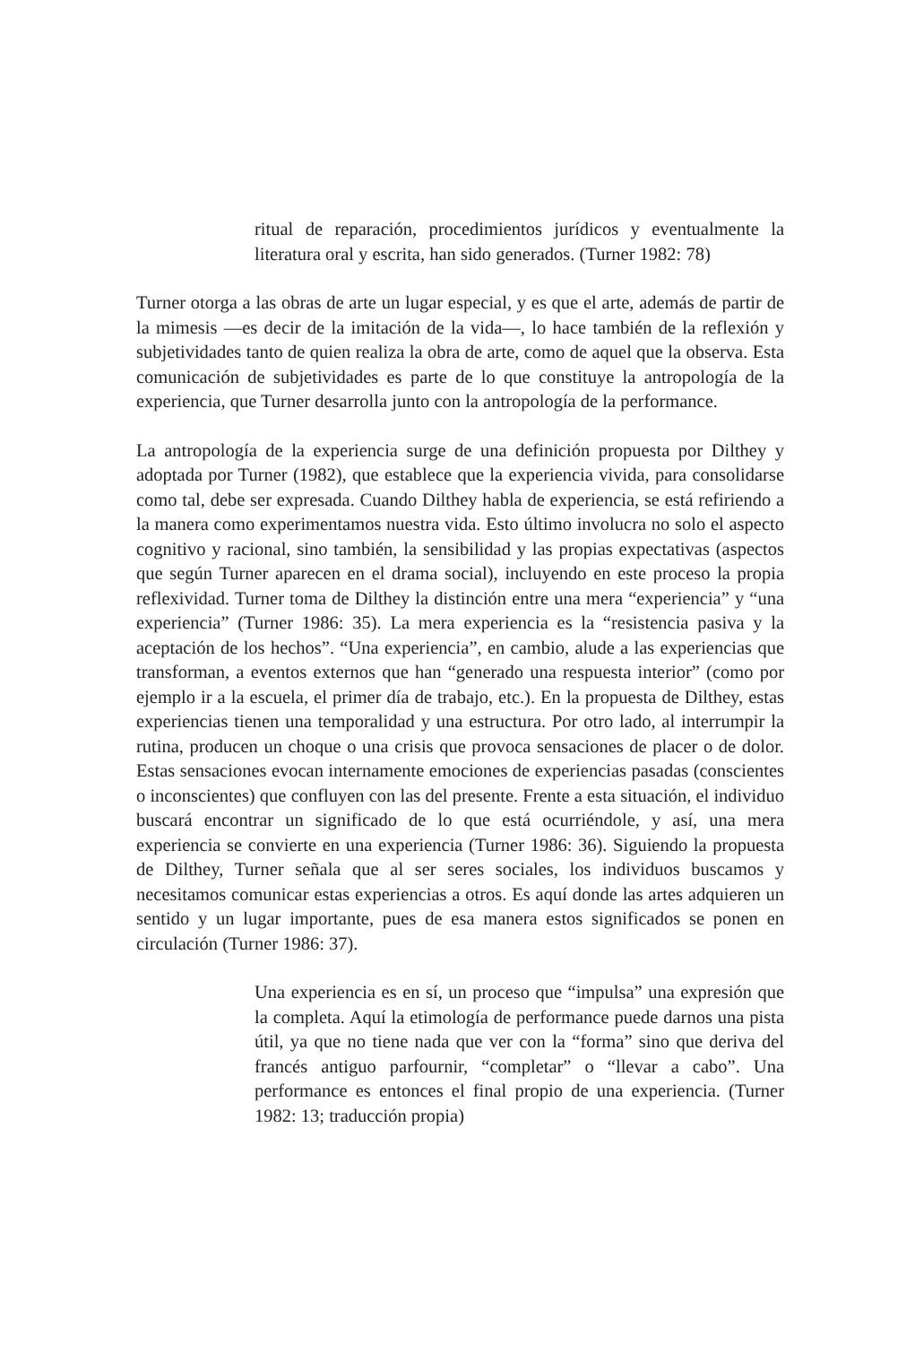ritual de reparación, procedimientos jurídicos y eventualmente la literatura oral y escrita, han sido generados. (Turner 1982: 78)
Turner otorga a las obras de arte un lugar especial, y es que el arte, además de partir de la mimesis —es decir de la imitación de la vida—, lo hace también de la reflexión y subjetividades tanto de quien realiza la obra de arte, como de aquel que la observa. Esta comunicación de subjetividades es parte de lo que constituye la antropología de la experiencia, que Turner desarrolla junto con la antropología de la performance.
La antropología de la experiencia surge de una definición propuesta por Dilthey y adoptada por Turner (1982), que establece que la experiencia vivida, para consolidarse como tal, debe ser expresada. Cuando Dilthey habla de experiencia, se está refiriendo a la manera como experimentamos nuestra vida. Esto último involucra no solo el aspecto cognitivo y racional, sino también, la sensibilidad y las propias expectativas (aspectos que según Turner aparecen en el drama social), incluyendo en este proceso la propia reflexividad. Turner toma de Dilthey la distinción entre una mera “experiencia” y “una experiencia” (Turner 1986: 35). La mera experiencia es la “resistencia pasiva y la aceptación de los hechos”. “Una experiencia”, en cambio, alude a las experiencias que transforman, a eventos externos que han “generado una respuesta interior” (como por ejemplo ir a la escuela, el primer día de trabajo, etc.). En la propuesta de Dilthey, estas experiencias tienen una temporalidad y una estructura. Por otro lado, al interrumpir la rutina, producen un choque o una crisis que provoca sensaciones de placer o de dolor. Estas sensaciones evocan internamente emociones de experiencias pasadas (conscientes o inconscientes) que confluyen con las del presente. Frente a esta situación, el individuo buscará encontrar un significado de lo que está ocurriéndole, y así, una mera experiencia se convierte en una experiencia (Turner 1986: 36). Siguiendo la propuesta de Dilthey, Turner señala que al ser seres sociales, los individuos buscamos y necesitamos comunicar estas experiencias a otros. Es aquí donde las artes adquieren un sentido y un lugar importante, pues de esa manera estos significados se ponen en circulación (Turner 1986: 37).
Una experiencia es en sí, un proceso que “impulsa” una expresión que la completa. Aquí la etimología de performance puede darnos una pista útil, ya que no tiene nada que ver con la “forma” sino que deriva del francés antiguo parfournir, “completar” o “llevar a cabo”. Una performance es entonces el final propio de una experiencia. (Turner 1982: 13; traducción propia)